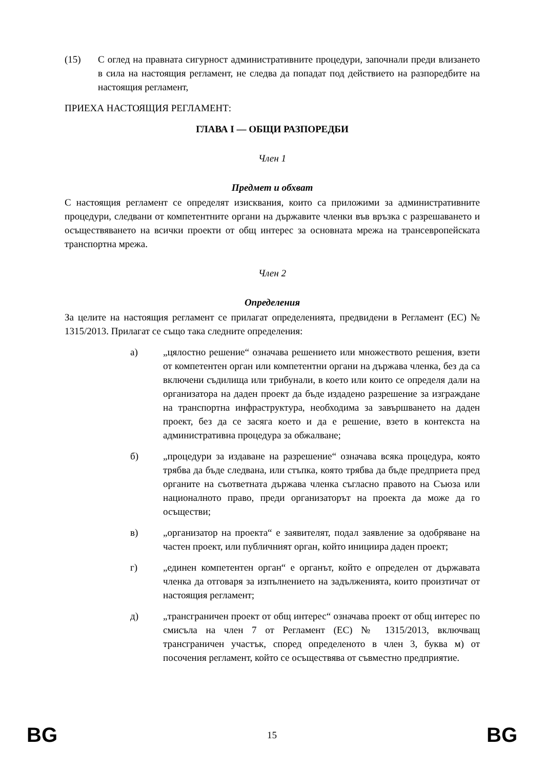(15) С оглед на правната сигурност административните процедури, започнали преди влизането в сила на настоящия регламент, не следва да попадат под действието на разпоредбите на настоящия регламент,
ПРИЕХА НАСТОЯЩИЯ РЕГЛАМЕНТ:
ГЛАВА I — ОБЩИ РАЗПОРЕДБИ
Член 1
Предмет и обхват
С настоящия регламент се определят изисквания, които са приложими за административните процедури, следвани от компетентните органи на държавите членки във връзка с разрешаването и осъществяването на всички проекти от общ интерес за основната мрежа на трансевропейската транспортна мрежа.
Член 2
Определения
За целите на настоящия регламент се прилагат определенията, предвидени в Регламент (ЕС) № 1315/2013. Прилагат се също така следните определения:
а) „цялостно решение“ означава решението или множеството решения, взети от компетентен орган или компетентни органи на държава членка, без да са включени съдилища или трибунали, в което или които се определя дали на организатора на даден проект да бъде издадено разрешение за изграждане на транспортна инфраструктура, необходима за завършването на даден проект, без да се засяга което и да е решение, взето в контекста на административна процедура за обжалване;
б) „процедури за издаване на разрешение“ означава всяка процедура, която трябва да бъде следвана, или стъпка, която трябва да бъде предприета пред органите на съответната държава членка съгласно правото на Съюза или националното право, преди организаторът на проекта да може да го осъществи;
в) „организатор на проекта“ е заявителят, подал заявление за одобряване на частен проект, или публичният орган, който инициира даден проект;
г) „единен компетентен орган“ е органът, който е определен от държавата членка да отговаря за изпълнението на задълженията, които произтичат от настоящия регламент;
д) „трансграничен проект от общ интерес“ означава проект от общ интерес по смисъла на член 7 от Регламент (ЕС) № 1315/2013, включващ трансграничен участък, според определеното в член 3, буква м) от посочения регламент, който се осъществява от съвместно предприятие.
BG 15 BG